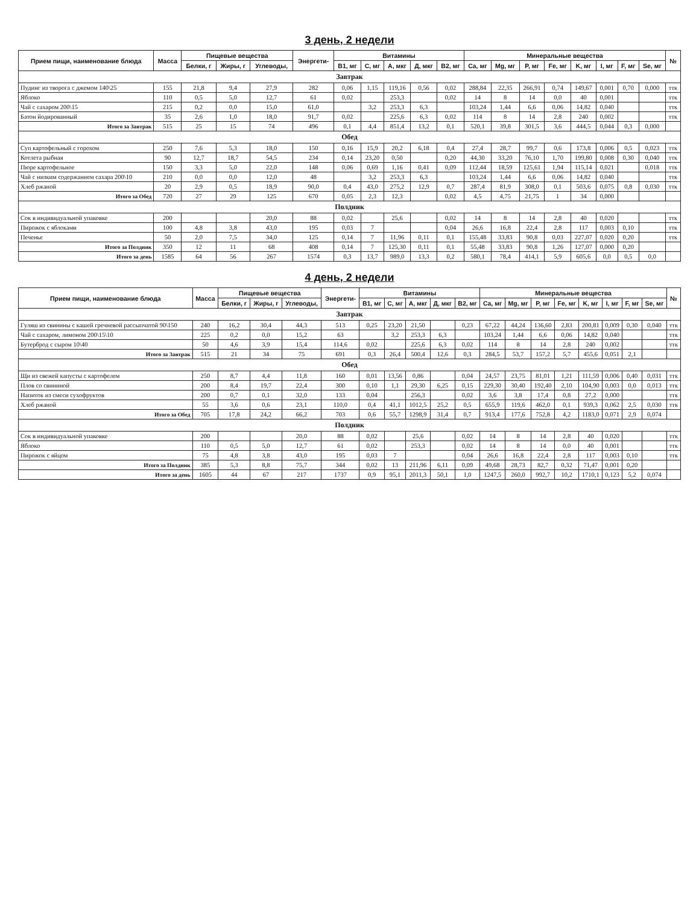3 день, 2 недели
| Прием пищи, наименование блюда | Масса | Пищевые вещества | | | Энергети- | Витамины | | | | | Минеральные вещества | | | | | | | | № |
| --- | --- | --- | --- | --- | --- | --- | --- | --- | --- | --- | --- | --- | --- | --- | --- | --- | --- | --- | --- |
| | | Белки, г | Жиры, г | Углеводы, | | B1, мг | C, мг | A, мкг | Д, мкг | B2, мг | Ca, мг | Mg, мг | P, мг | Fe, мг | K, мг | I, мг | F, мг | Se, мг | |
| Завтрак | | | | | | | | | | | | | | | | | | | |
| Пудинг из творога с джемом 140\25 | 155 | 21,8 | 9,4 | 27,9 | 282 | 0,06 | 1,15 | 119,16 | 0,56 | 0,02 | 288,84 | 22,35 | 266,91 | 0,74 | 149,67 | 0,001 | 0,70 | 0,000 | ттк |
| Яблоко | 110 | 0,5 | 5,0 | 12,7 | 61 | 0,02 | | 253,3 | | 0,02 | 14 | 8 | 14 | 0,0 | 40 | 0,001 | | | ттк |
| Чай с сахаром 200\15 | 215 | 0,2 | 0,0 | 15,0 | 61,0 | | 3,2 | 253,3 | 6,3 | | 103,24 | 1,44 | 6,6 | 0,06 | 14,82 | 0,040 | | | ттк |
| Батон йодированный | 35 | 2,6 | 1,0 | 18,0 | 91,7 | 0,02 | | 225,6 | 6,3 | 0,02 | 114 | 8 | 14 | 2,8 | 240 | 0,002 | | | ттк |
| Итого за Завтрак | 515 | 25 | 15 | 74 | 496 | 0,1 | 4,4 | 851,4 | 13,2 | 0,1 | 520,1 | 39,8 | 301,5 | 3,6 | 444,5 | 0,044 | 0,3 | 0,000 | |
| Обед | | | | | | | | | | | | | | | | | | | |
| Суп картофельный с горохом | 250 | 7,6 | 5,3 | 18,0 | 150 | 0,16 | 15,9 | 20,2 | 6,18 | 0,4 | 27,4 | 28,7 | 99,7 | 0,6 | 173,8 | 0,006 | 0,5 | 0,023 | ттк |
| Котлета рыбная | 90 | 12,7 | 18,7 | 54,5 | 234 | 0,14 | 23,20 | 0,50 | | 0,20 | 44,30 | 33,20 | 76,10 | 1,70 | 199,80 | 0,008 | 0,30 | 0,040 | ттк |
| Пюре картофельное | 150 | 3,3 | 5,0 | 22,0 | 148 | 0,06 | 0,69 | 1,16 | 0,41 | 0,09 | 112,44 | 18,59 | 125,61 | 1,94 | 115,14 | 0,021 | | 0,018 | ттк |
| Чай с низким содержанием сахара 200\10 | 210 | 0,0 | 0,0 | 12,0 | 48 | | 3,2 | 253,3 | 6,3 | | 103,24 | 1,44 | 6,6 | 0,06 | 14,82 | 0,040 | | | ттк |
| Хлеб ржаной | 20 | 2,9 | 0,5 | 18,9 | 90,0 | 0,4 | 43,0 | 275,2 | 12,9 | 0,7 | 287,4 | 81,9 | 308,0 | 0,1 | 503,6 | 0,075 | 0,8 | 0,030 | ттк |
| Итого за Обед | 720 | 27 | 29 | 125 | 670 | 0,05 | 2,3 | 12,3 | | 0,02 | 4,5 | 4,75 | 21,75 | 1 | 34 | 0,000 | | | |
| Полдник | | | | | | | | | | | | | | | | | | | |
| Сок в индивидуальной упаковке | 200 | | | 20,0 | 88 | 0,02 | | 25,6 | | 0,02 | 14 | 8 | 14 | 2,8 | 40 | 0,020 | | | ттк |
| Пирожок с яблоками | 100 | 4,8 | 3,8 | 43,0 | 195 | 0,03 | 7 | | | 0,04 | 26,6 | 16,8 | 22,4 | 2,8 | 117 | 0,003 | 0,10 | | ттк |
| Печенье | 50 | 2,0 | 7,5 | 34,0 | 125 | 0,14 | 7 | 11,96 | 0,11 | 0,1 | 155,48 | 33,83 | 90,8 | 0,03 | 227,07 | 0,020 | 0,20 | | ттк |
| Итого за Полдник | 350 | 12 | 11 | 68 | 408 | 0,14 | 7 | 125,30 | 0,11 | 0,1 | 55,48 | 33,83 | 90,8 | 1,26 | 127,07 | 0,000 | 0,20 | | |
| Итого за день | 1585 | 64 | 56 | 267 | 1574 | 0,3 | 13,7 | 989,0 | 13,3 | 0,2 | 580,1 | 78,4 | 414,1 | 5,9 | 605,6 | 0,0 | 0,5 | 0,0 | |
4 день, 2 недели
| Прием пищи, наименование блюда | Масса | Пищевые вещества | | | Энергети- | Витамины | | | | | Минеральные вещества | | | | | | | | № |
| --- | --- | --- | --- | --- | --- | --- | --- | --- | --- | --- | --- | --- | --- | --- | --- | --- | --- | --- | --- |
| | | Белки, г | Жиры, г | Углеводы, | | B1, мг | C, мг | A, мкг | Д, мкг | B2, мг | Ca, мг | Mg, мг | P, мг | Fe, мг | K, мг | I, мг | F, мг | Se, мг | |
| Завтрак | | | | | | | | | | | | | | | | | | | |
| Гуляш из свинины с кашей гречневой рассыпчатой 90\150 | 240 | 16,2 | 30,4 | 44,3 | 513 | 0,25 | 23,20 | 21,50 | | 0,23 | 67,22 | 44,24 | 136,60 | 2,83 | 200,81 | 0,009 | 0,30 | 0,040 | ттк |
| Чай с сахаром, лимоном 200\15\10 | 225 | 0,2 | 0,0 | 15,2 | 63 | | 3,2 | 253,3 | 6,3 | | 103,24 | 1,44 | 6,6 | 0,06 | 14,82 | 0,040 | | | ттк |
| Бутерброд с сыром 10\40 | 50 | 4,6 | 3,9 | 15,4 | 114,6 | 0,02 | | 225,6 | 6,3 | 0,02 | 114 | 8 | 14 | 2,8 | 240 | 0,002 | | | ттк |
| Итого за Завтрак | 515 | 21 | 34 | 75 | 691 | 0,3 | 26,4 | 500,4 | 12,6 | 0,3 | 284,5 | 53,7 | 157,2 | 5,7 | 455,6 | 0,051 | 2,1 | | |
| Обед | | | | | | | | | | | | | | | | | | | |
| Щи из свежей капусты с картофелем | 250 | 8,7 | 4,4 | 11,8 | 160 | 0,01 | 13,56 | 0,86 | | 0,04 | 24,57 | 23,75 | 81,01 | 1,21 | 111,59 | 0,006 | 0,40 | 0,031 | ттк |
| Плов со свининой | 200 | 8,4 | 19,7 | 22,4 | 300 | 0,10 | 1,1 | 29,30 | 6,25 | 0,15 | 229,30 | 30,40 | 192,40 | 2,10 | 104,90 | 0,003 | 0,0 | 0,013 | ттк |
| Напиток из смеси сухофруктов | 200 | 0,7 | 0,1 | 32,0 | 133 | 0,04 | | 256,3 | | 0,02 | 3,6 | 3,8 | 17,4 | 0,8 | 27,2 | 0,000 | | | ттк |
| Хлеб ржаной | 55 | 3,6 | 0,6 | 23,1 | 110,0 | 0,4 | 41,1 | 1012,5 | 25,2 | 0,5 | 655,9 | 119,6 | 462,0 | 0,1 | 939,3 | 0,062 | 2,5 | 0,030 | ттк |
| Итого за Обед | 705 | 17,8 | 24,2 | 66,2 | 703 | 0,6 | 55,7 | 1298,9 | 31,4 | 0,7 | 913,4 | 177,6 | 752,8 | 4,2 | 1183,0 | 0,071 | 2,9 | 0,074 | |
| Полдник | | | | | | | | | | | | | | | | | | | |
| Сок в индивидуальной упаковке | 200 | | | 20,0 | 88 | 0,02 | | 25,6 | | 0,02 | 14 | 8 | 14 | 2,8 | 40 | 0,020 | | | ттк |
| Яблоко | 110 | 0,5 | 5,0 | 12,7 | 61 | 0,02 | | 253,3 | | 0,02 | 14 | 8 | 14 | 0,0 | 40 | 0,001 | | | ттк |
| Пирожок с яйцом | 75 | 4,8 | 3,8 | 43,0 | 195 | 0,03 | 7 | | | 0,04 | 26,6 | 16,8 | 22,4 | 2,8 | 117 | 0,003 | 0,10 | | ттк |
| Итого за Полдник | 385 | 5,3 | 8,8 | 75,7 | 344 | 0,02 | 13 | 211,96 | 6,11 | 0,09 | 49,68 | 28,73 | 82,7 | 0,32 | 71,47 | 0,001 | 0,20 | | |
| Итого за день | 1605 | 44 | 67 | 217 | 1737 | 0,9 | 95,1 | 2011,3 | 50,1 | 1,0 | 1247,5 | 260,0 | 992,7 | 10,2 | 1710,1 | 0,123 | 5,2 | 0,074 | |